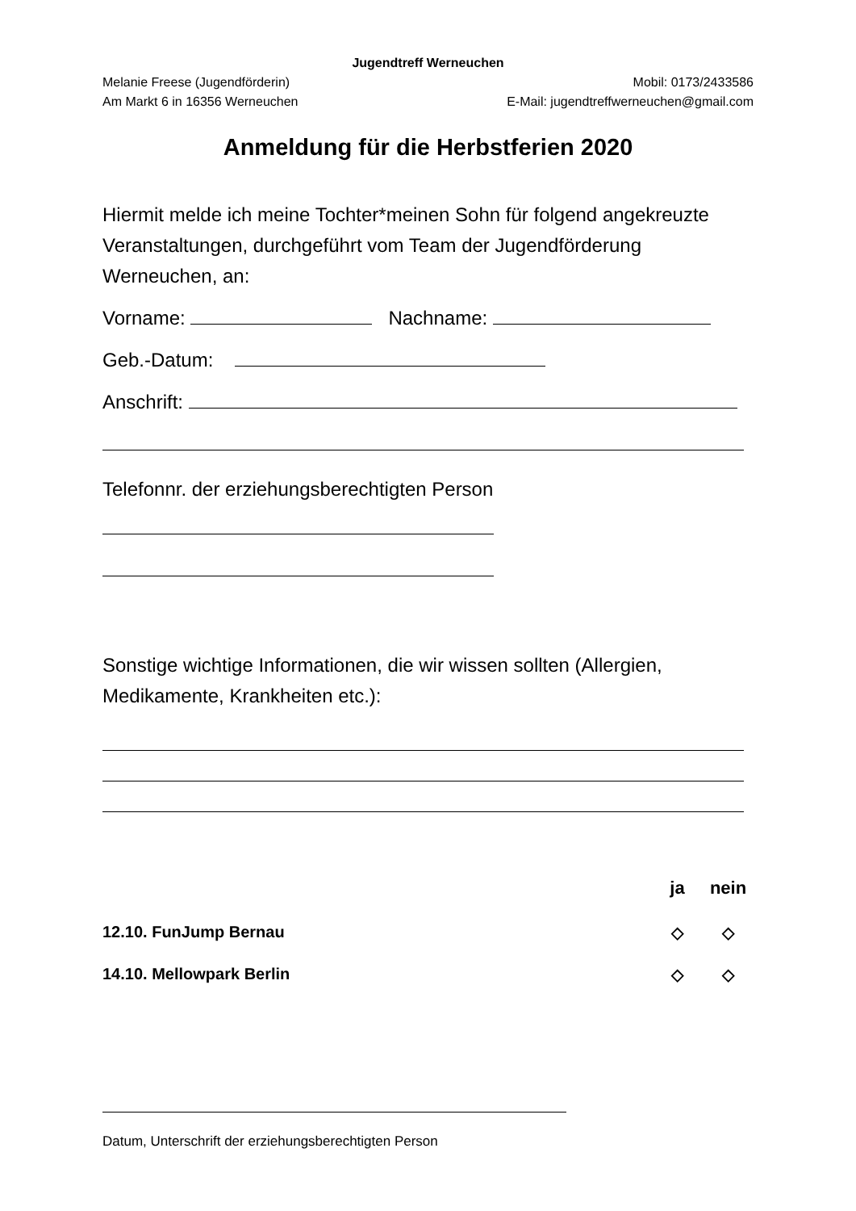Jugendtreff Werneuchen
Melanie Freese (Jugendförderin) Mobil: 0173/2433586
Am Markt 6 in 16356 Werneuchen E-Mail: jugendtreffwerneuchen@gmail.com
Anmeldung für die Herbstferien 2020
Hiermit melde ich meine Tochter*meinen Sohn für folgend angekreuzte Veranstaltungen, durchgeführt vom Team der Jugendförderung Werneuchen, an:
Vorname: Nachname:
Geb.-Datum:
Anschrift:
Telefonnr. der erziehungsberechtigten Person
Sonstige wichtige Informationen, die wir wissen sollten (Allergien, Medikamente, Krankheiten etc.):
ja nein
12.10. FunJump Bernau ◇ ◇
14.10. Mellowpark Berlin ◇ ◇
Datum, Unterschrift der erziehungsberechtigten Person